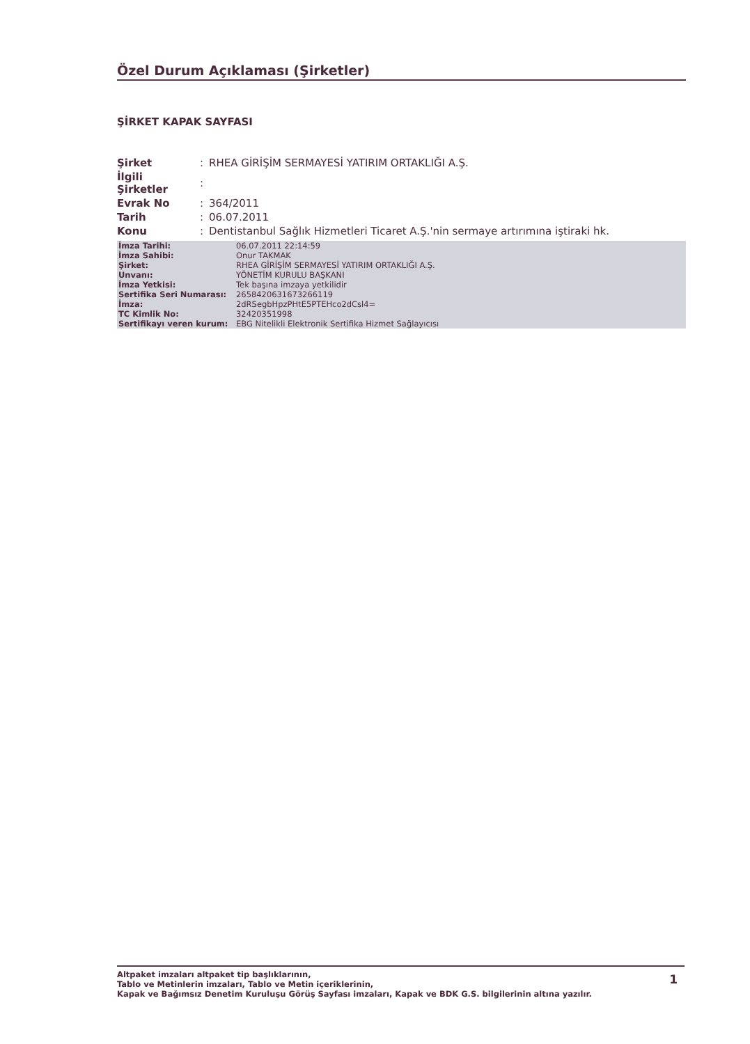Özel Durum Açıklaması (Şirketler)
ŞİRKET KAPAK SAYFASI
| Şirket | : | RHEA GİRİŞİM SERMAYESİ YATIRIM ORTAKLIĞI A.Ş. |
| İlgili Şirketler | : | |
| Evrak No | : | 364/2011 |
| Tarih | : | 06.07.2011 |
| Konu | : | Dentistanbul Sağlık Hizmetleri Ticaret A.Ş.'nin sermaye artırımına iştiraki hk. |
| İmza Tarihi: | 06.07.2011 22:14:59 |
| İmza Sahibi: | Onur TAKMAK |
| Şirket: | RHEA GİRİŞİM SERMAYESİ YATIRIM ORTAKLIĞI A.Ş. |
| Unvanı: | YÖNETİM KURULU BAŞKANI |
| İmza Yetkisi: | Tek başına imzaya yetkilidir |
| Sertifika Seri Numarası: | 2658420631673266119 |
| İmza: | 2dRSegbHpzPHtE5PTEHco2dCsl4= |
| TC Kimlik No: | 32420351998 |
| Sertifikayı veren kurum: | EBG Nitelikli Elektronik Sertifika Hizmet Sağlayıcısı |
1 Altpaket imzaları altpaket tip başlıklarının,
Tablo ve Metinlerin imzaları, Tablo ve Metin içeriklerinin,
Kapak ve Bağımsız Denetim Kuruluşu Görüş Sayfası imzaları, Kapak ve BDK G.S. bilgilerinin altına yazılır.